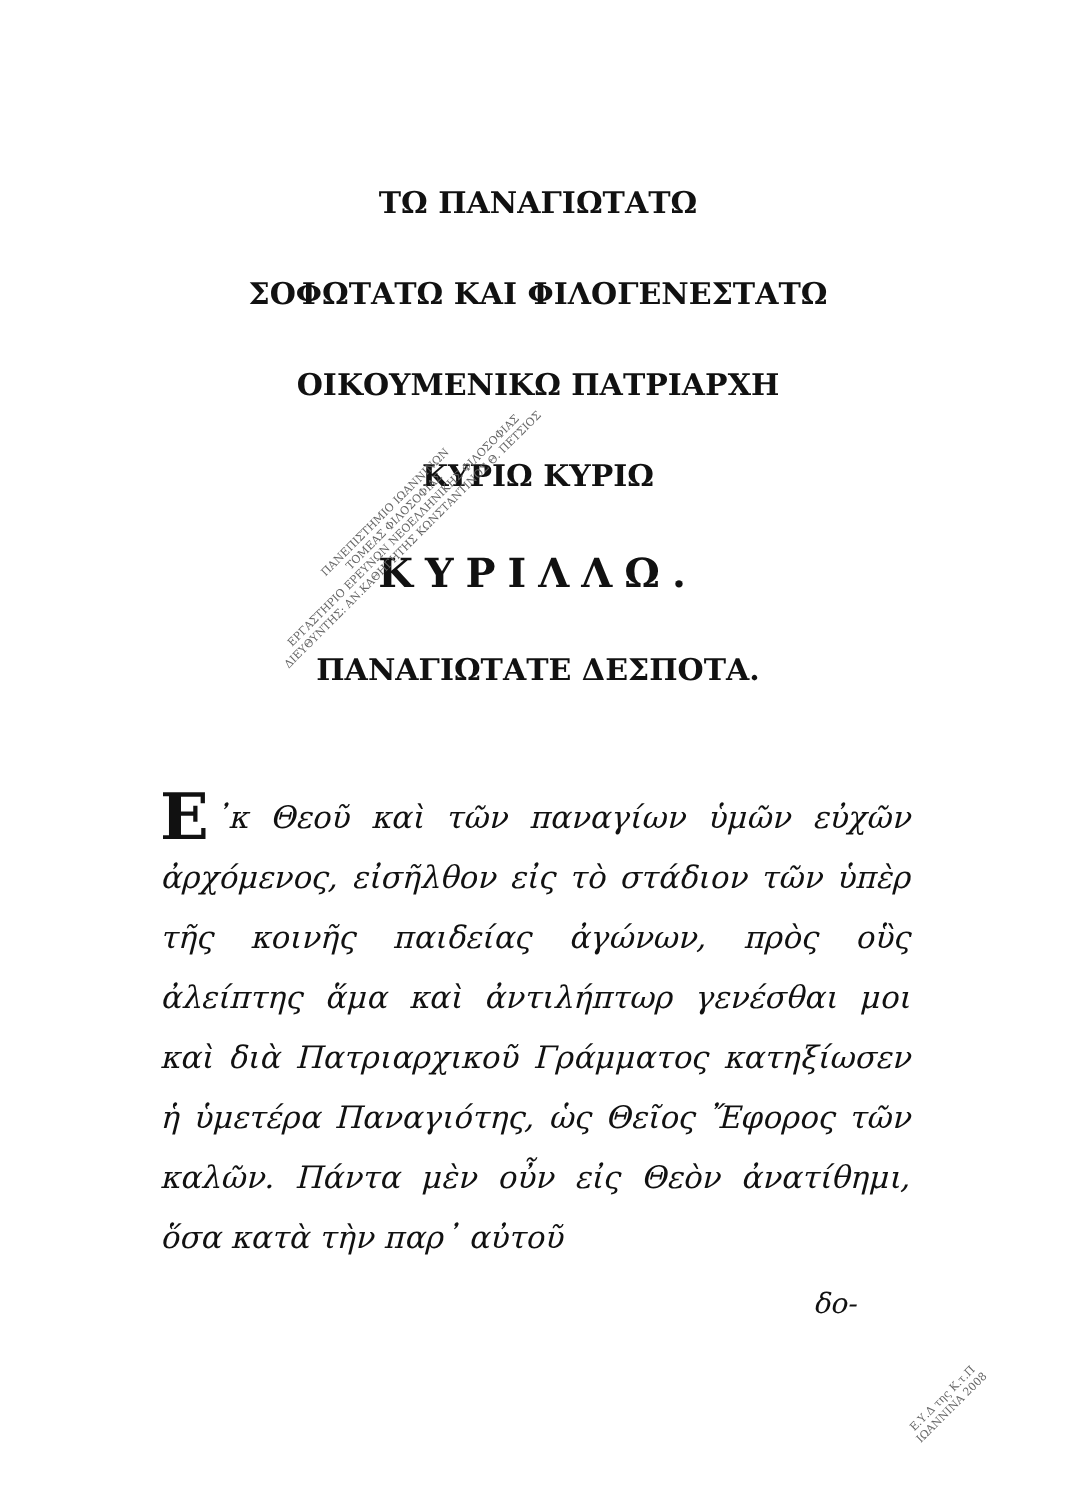ΠΑΝΕΠΙΣΤΗΜΙΟ ΙΩΑΝΝΙΝΩΝ
ΤΟΜΕΑΣ ΦΙΛΟΣΟΦΙΑΣ
ΕΡΓΑΣΤΗΡΙΟ ΕΡΕΥΝΩΝ ΝΕΟΕΛΛΗΝΙΚΗΣ ΦΙΛΟΣΟΦΙΑΣ
ΔΙΕΥΘΥΝΤΗΣ: ΑΝ.ΚΑΘΗΓΗΤΗΣ ΚΩΝΣΤΑΝΤΙΝΟΣ Θ. ΠΕΤΣΙΟΣ
Ε.Υ.Δ της Κ.τ.Π
ΙΩΑΝΝΙΝΑ 2008
ΤΩ ΠΑΝΑΓΙΩΤΑΤΩ
ΣΟΦΩΤΑΤΩ ΚΑΙ ΦΙΛΟΓΕΝΕΣΤΑΤΩ
ΟΙΚΟΥΜΕΝΙΚΩ ΠΑΤΡΙΑΡΧΗ
ΚΥΡΙΩ ΚΥΡΙΩ
ΚΥΡΙΛΛΩ.
ΠΑΝΑΓΙΩΤΑΤΕ ΔΕΣΠΟΤΑ.
Ε ᾿κ Θεοῦ καὶ τῶν παναγίων ὑμῶν εὐχῶν ἀρχόμενος, εἰσῆλθον εἰς τὸ στάδιον τῶν ὑπὲρ τῆς κοινῆς παιδείας ἀγώνων, πρὸς οὓς ἀλείπτης ἅμα καὶ ἀντιλήπτωρ γενέσθαι μοι καὶ διὰ Πατριαρχικοῦ Γράμματος κατηξίωσεν ἡ ὑμετέρα Παναγιότης, ὡς Θεῖος Ἔφορος τῶν καλῶν. Πάντα μὲν οὖν εἰς Θεὸν ἀνατίθημι, ὅσα κατὰ τὴν παρ᾽ αὐτοῦ
δο-